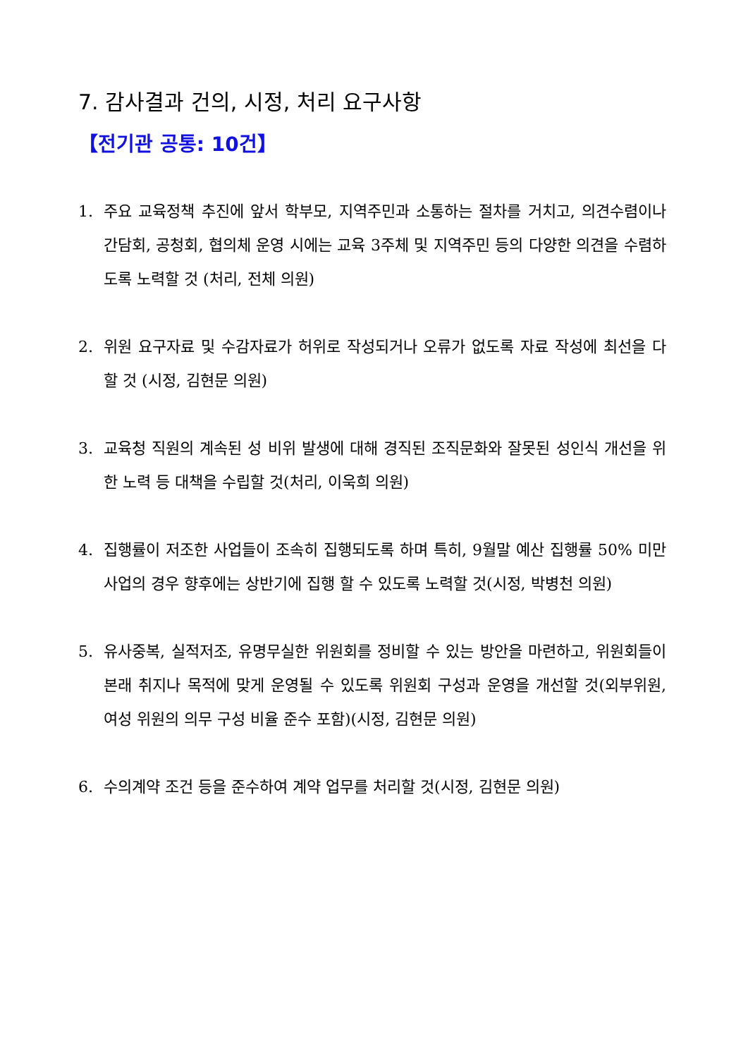7. 감사결과 건의, 시정, 처리 요구사항
【전기관 공통: 10건】
1. 주요 교육정책 추진에 앞서 학부모, 지역주민과 소통하는 절차를 거치고, 의견수렴이나 간담회, 공청회, 협의체 운영 시에는 교육 3주체 및 지역주민 등의 다양한 의견을 수렴하도록 노력할 것 (처리, 전체 의원)
2. 위원 요구자료 및 수감자료가 허위로 작성되거나 오류가 없도록 자료 작성에 최선을 다 할 것 (시정, 김현문 의원)
3. 교육청 직원의 계속된 성 비위 발생에 대해 경직된 조직문화와 잘못된 성인식 개선을 위한 노력 등 대책을 수립할 것(처리, 이욱희 의원)
4. 집행률이 저조한 사업들이 조속히 집행되도록 하며 특히, 9월말 예산 집행률 50% 미만 사업의 경우 향후에는 상반기에 집행 할 수 있도록 노력할 것(시정, 박병천 의원)
5. 유사중복, 실적저조, 유명무실한 위원회를 정비할 수 있는 방안을 마련하고, 위원회들이 본래 취지나 목적에 맞게 운영될 수 있도록 위원회 구성과 운영을 개선할 것(외부위원, 여성 위원의 의무 구성 비율 준수 포함)(시정, 김현문 의원)
6. 수의계약 조건 등을 준수하여 계약 업무를 처리할 것(시정, 김현문 의원)